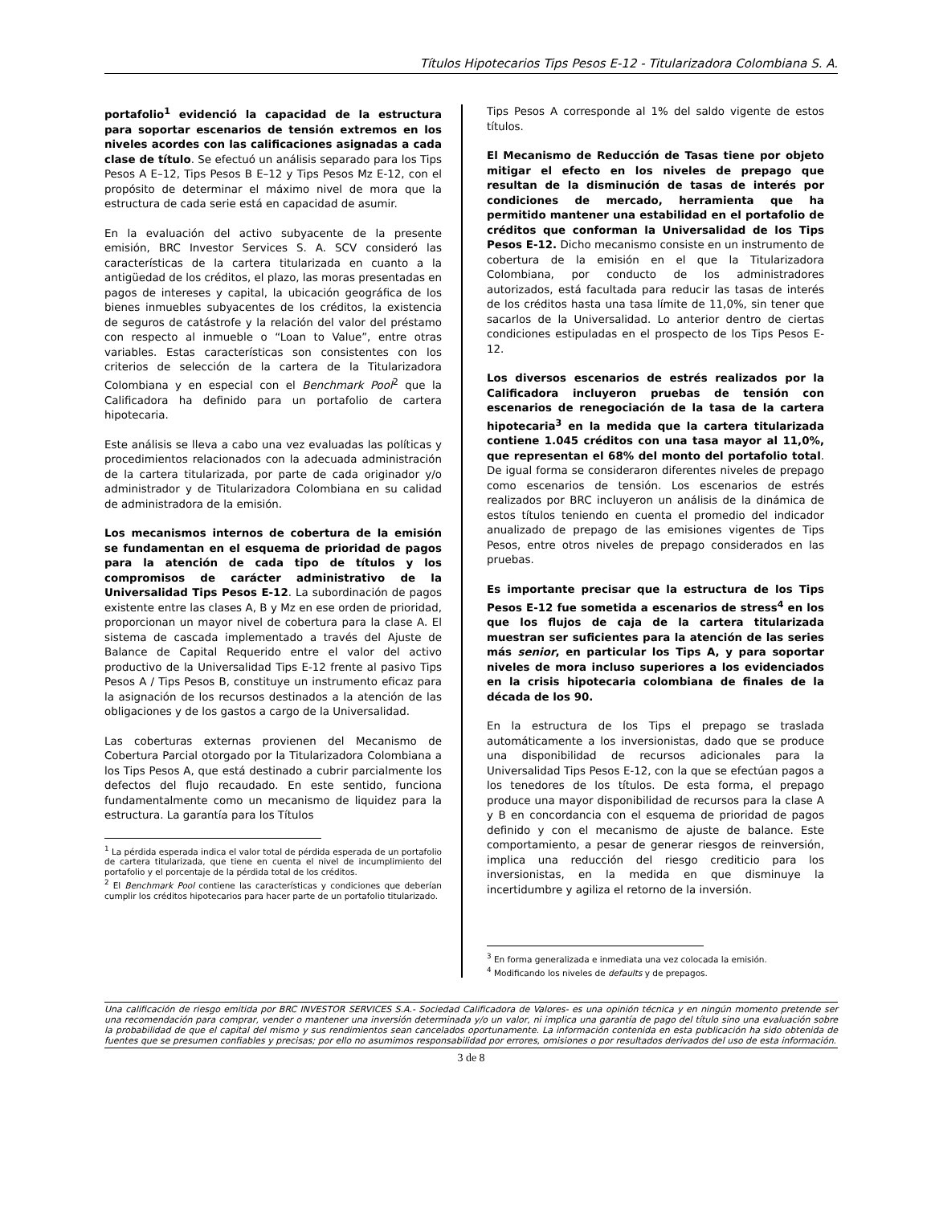Títulos Hipotecarios Tips Pesos E-12 - Titularizadora Colombiana S. A.
portafolio<sup>1</sup> evidenció la capacidad de la estructura para soportar escenarios de tensión extremos en los niveles acordes con las calificaciones asignadas a cada clase de título. Se efectuó un análisis separado para los Tips Pesos A E–12, Tips Pesos B E–12 y Tips Pesos Mz E-12, con el propósito de determinar el máximo nivel de mora que la estructura de cada serie está en capacidad de asumir.
En la evaluación del activo subyacente de la presente emisión, BRC Investor Services S. A. SCV consideró las características de la cartera titularizada en cuanto a la antigüedad de los créditos, el plazo, las moras presentadas en pagos de intereses y capital, la ubicación geográfica de los bienes inmuebles subyacentes de los créditos, la existencia de seguros de catástrofe y la relación del valor del préstamo con respecto al inmueble o “Loan to Value”, entre otras variables. Estas características son consistentes con los criterios de selección de la cartera de la Titularizadora Colombiana y en especial con el Benchmark Pool<sup>2</sup> que la Calificadora ha definido para un portafolio de cartera hipotecaria.
Este análisis se lleva a cabo una vez evaluadas las políticas y procedimientos relacionados con la adecuada administración de la cartera titularizada, por parte de cada originador y/o administrador y de Titularizadora Colombiana en su calidad de administradora de la emisión.
Los mecanismos internos de cobertura de la emisión se fundamentan en el esquema de prioridad de pagos para la atención de cada tipo de títulos y los compromisos de carácter administrativo de la Universalidad Tips Pesos E-12. La subordinación de pagos existente entre las clases A, B y Mz en ese orden de prioridad, proporcionan un mayor nivel de cobertura para la clase A. El sistema de cascada implementado a través del Ajuste de Balance de Capital Requerido entre el valor del activo productivo de la Universalidad Tips E-12 frente al pasivo Tips Pesos A / Tips Pesos B, constituye un instrumento eficaz para la asignación de los recursos destinados a la atención de las obligaciones y de los gastos a cargo de la Universalidad.
Las coberturas externas provienen del Mecanismo de Cobertura Parcial otorgado por la Titularizadora Colombiana a los Tips Pesos A, que está destinado a cubrir parcialmente los defectos del flujo recaudado. En este sentido, funciona fundamentalmente como un mecanismo de liquidez para la estructura. La garantía para los Títulos
<sup>1</sup> La pérdida esperada indica el valor total de pérdida esperada de un portafolio de cartera titularizada, que tiene en cuenta el nivel de incumplimiento del portafolio y el porcentaje de la pérdida total de los créditos.
<sup>2</sup> El Benchmark Pool contiene las características y condiciones que deberían cumplir los créditos hipotecarios para hacer parte de un portafolio titularizado.
Tips Pesos A corresponde al 1% del saldo vigente de estos títulos.
El Mecanismo de Reducción de Tasas tiene por objeto mitigar el efecto en los niveles de prepago que resultan de la disminución de tasas de interés por condiciones de mercado, herramienta que ha permitido mantener una estabilidad en el portafolio de créditos que conforman la Universalidad de los Tips Pesos E-12. Dicho mecanismo consiste en un instrumento de cobertura de la emisión en el que la Titularizadora Colombiana, por conducto de los administradores autorizados, está facultada para reducir las tasas de interés de los créditos hasta una tasa límite de 11,0%, sin tener que sacarlos de la Universalidad. Lo anterior dentro de ciertas condiciones estipuladas en el prospecto de los Tips Pesos E-12.
Los diversos escenarios de estrés realizados por la Calificadora incluyeron pruebas de tensión con escenarios de renegociación de la tasa de la cartera hipotecaria<sup>3</sup> en la medida que la cartera titularizada contiene 1.045 créditos con una tasa mayor al 11,0%, que representan el 68% del monto del portafolio total. De igual forma se consideraron diferentes niveles de prepago como escenarios de tensión. Los escenarios de estrés realizados por BRC incluyeron un análisis de la dinámica de estos títulos teniendo en cuenta el promedio del indicador anualizado de prepago de las emisiones vigentes de Tips Pesos, entre otros niveles de prepago considerados en las pruebas.
Es importante precisar que la estructura de los Tips Pesos E-12 fue sometida a escenarios de stress<sup>4</sup> en los que los flujos de caja de la cartera titularizada muestran ser suficientes para la atención de las series más senior, en particular los Tips A, y para soportar niveles de mora incluso superiores a los evidenciados en la crisis hipotecaria colombiana de finales de la década de los 90.
En la estructura de los Tips el prepago se traslada automáticamente a los inversionistas, dado que se produce una disponibilidad de recursos adicionales para la Universalidad Tips Pesos E-12, con la que se efectúan pagos a los tenedores de los títulos. De esta forma, el prepago produce una mayor disponibilidad de recursos para la clase A y B en concordancia con el esquema de prioridad de pagos definido y con el mecanismo de ajuste de balance. Este comportamiento, a pesar de generar riesgos de reinversión, implica una reducción del riesgo crediticio para los inversionistas, en la medida en que disminuye la incertidumbre y agiliza el retorno de la inversión.
<sup>3</sup> En forma generalizada e inmediata una vez colocada la emisión.
<sup>4</sup> Modificando los niveles de defaults y de prepagos.
Una calificación de riesgo emitida por BRC INVESTOR SERVICES S.A.- Sociedad Calificadora de Valores- es una opinión técnica y en ningún momento pretende ser una recomendación para comprar, vender o mantener una inversión determinada y/o un valor, ni implica una garantía de pago del título sino una evaluación sobre la probabilidad de que el capital del mismo y sus rendimientos sean cancelados oportunamente. La información contenida en esta publicación ha sido obtenida de fuentes que se presumen confiables y precisas; por ello no asumimos responsabilidad por errores, omisiones o por resultados derivados del uso de esta información.
3 de 8